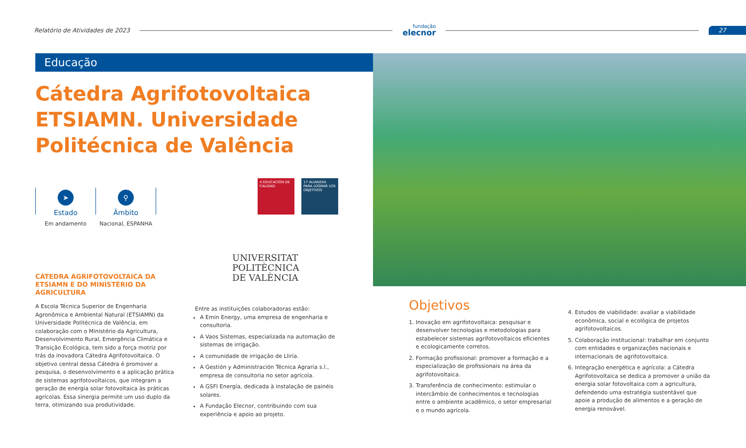Relatório de Atividades de 2023
fundação
elecnor
27
Educação
Cátedra Agrifotovoltaica ETSIAMN. Universidade Politécnica de Valência
➤
Estado
Em andamento
⚲
Âmbito
Nacional, ESPANHA
4 EDUCACIÓN DE CALIDAD
17 ALIANZAS PARA LOGRAR LOS OBJETIVOS
CÁTEDRA AGRIFOTOVOLTAICA DA ETSIAMN E DO MINISTÉRIO DA AGRICULTURA
A Escola Técnica Superior de Engenharia Agronômica e Ambiental Natural (ETSIAMN) da Universidade Politécnica de Valência, em colaboração com o Ministério da Agricultura, Desenvolvimento Rural, Emergência Climática e Transição Ecológica, tem sido a força motriz por trás da inovadora Cátedra Agrifotovoltaica. O objetivo central dessa Cátedra é promover a pesquisa, o desenvolvimento e a aplicação prática de sistemas agrifotovoltaicos, que integram a geração de energia solar fotovoltaica às práticas agrícolas. Essa sinergia permite um uso duplo da terra, otimizando sua produtividade.
UNIVERSITAT
POLITÈCNICA
DE VALÈNCIA
Entre as instituições colaboradoras estão:
A Emin Energy, uma empresa de engenharia e consultoria.
A Vaos Sistemas, especializada na automação de sistemas de irrigação.
A comunidade de irrigação de Lliria.
A Gestión y Administración Técnica Agraria s.l., empresa de consultoria no setor agrícola.
A GSFI Energía, dedicada à instalação de painéis solares.
A Fundação Elecnor, contribuindo com sua experiência e apoio ao projeto.
Objetivos
1. Inovação em agrifotovoltaica: pesquisar e desenvolver tecnologias e metodologias para estabelecer sistemas agrifotovoltaicos eficientes e ecologicamente corretos.
2. Formação profissional: promover a formação e a especialização de profissionais na área da agrifotovoltaica.
3. Transferência de conhecimento: estimular o intercâmbio de conhecimentos e tecnologias entre o ambiente acadêmico, o setor empresarial e o mundo agrícola.
4. Estudos de viabilidade: avaliar a viabilidade econômica, social e ecológica de projetos agrifotovoltaicos.
5. Colaboração institucional: trabalhar em conjunto com entidades e organizações nacionais e internacionais de agrifotovoltaica.
6. Integração energética e agrícola: a Cátedra Agrifotovoltaica se dedica a promover a união da energia solar fotovoltaica com a agricultura, defendendo uma estratégia sustentável que apoie a produção de alimentos e a geração de energia renovável.